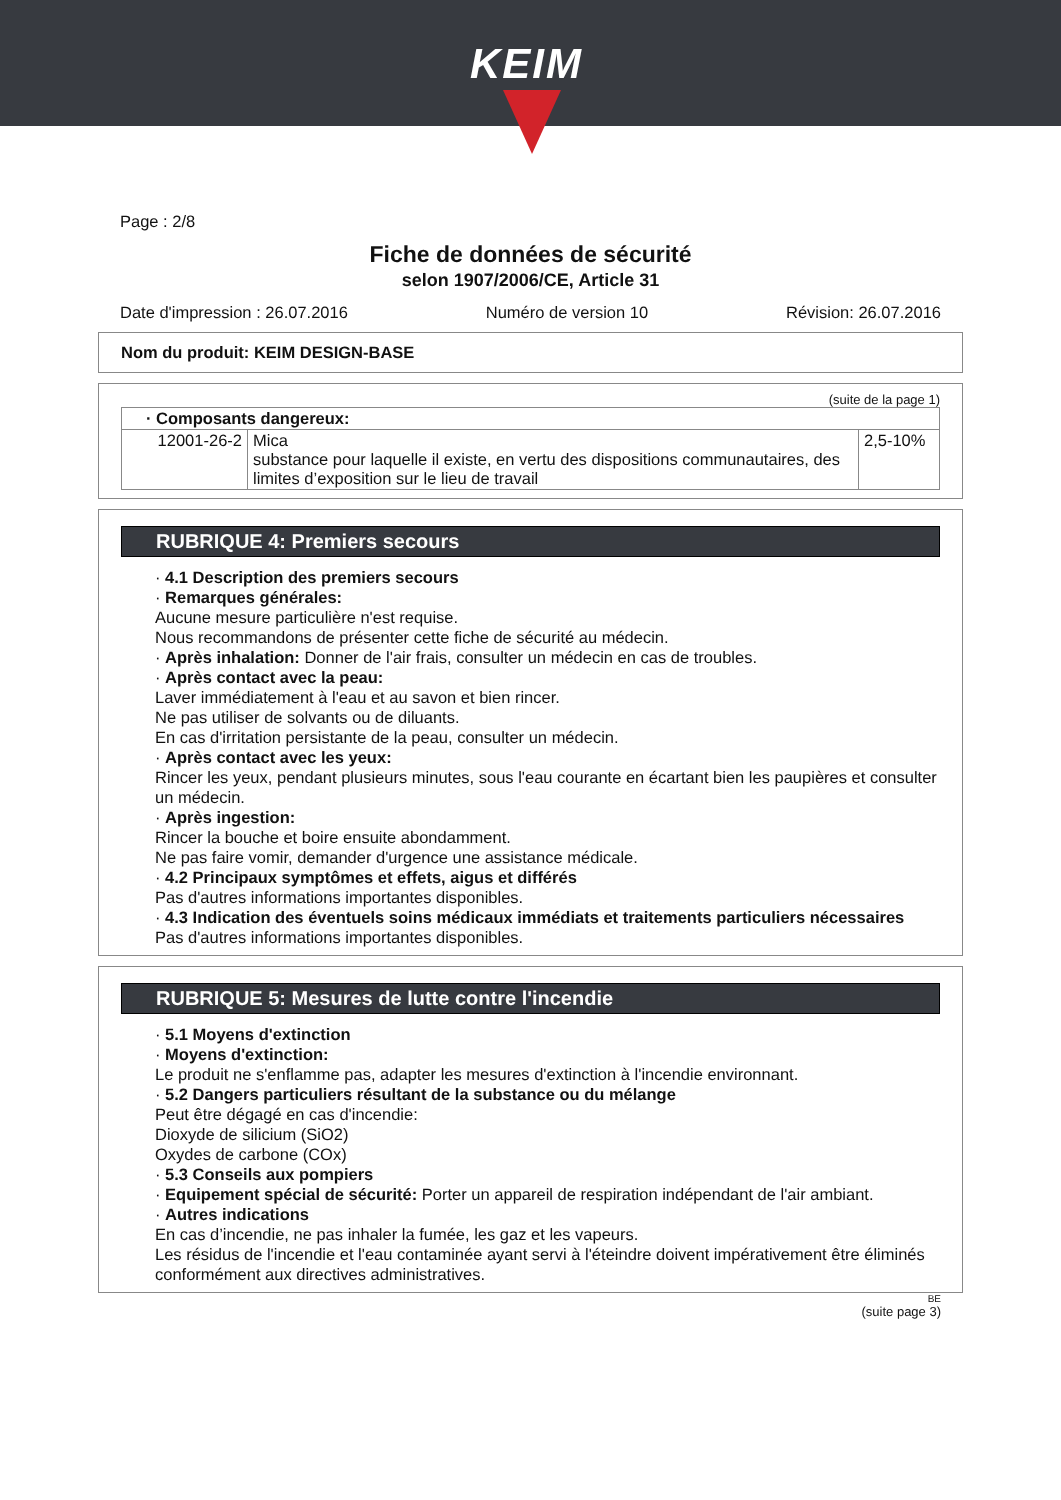KEIM
Page : 2/8
Fiche de données de sécurité
selon 1907/2006/CE, Article 31
Date d'impression : 26.07.2016 Numéro de version 10 Révision: 26.07.2016
Nom du produit: KEIM DESIGN-BASE
(suite de la page 1)
| · Composants dangereux: | | |
| 12001-26-2 | Mica substance pour laquelle il existe, en vertu des dispositions communautaires, des limites d’exposition sur le lieu de travail | 2,5-10% |
RUBRIQUE 4: Premiers secours
· 4.1 Description des premiers secours
· Remarques générales:
Aucune mesure particulière n'est requise.
Nous recommandons de présenter cette fiche de sécurité au médecin.
· Après inhalation: Donner de l'air frais, consulter un médecin en cas de troubles.
· Après contact avec la peau:
Laver immédiatement à l'eau et au savon et bien rincer.
Ne pas utiliser de solvants ou de diluants.
En cas d'irritation persistante de la peau, consulter un médecin.
· Après contact avec les yeux:
Rincer les yeux, pendant plusieurs minutes, sous l'eau courante en écartant bien les paupières et consulter un médecin.
· Après ingestion:
Rincer la bouche et boire ensuite abondamment.
Ne pas faire vomir, demander d'urgence une assistance médicale.
· 4.2 Principaux symptômes et effets, aigus et différés
Pas d'autres informations importantes disponibles.
· 4.3 Indication des éventuels soins médicaux immédiats et traitements particuliers nécessaires
Pas d'autres informations importantes disponibles.
RUBRIQUE 5: Mesures de lutte contre l'incendie
· 5.1 Moyens d'extinction
· Moyens d'extinction:
Le produit ne s'enflamme pas, adapter les mesures d'extinction à l'incendie environnant.
· 5.2 Dangers particuliers résultant de la substance ou du mélange
Peut être dégagé en cas d'incendie:
Dioxyde de silicium (SiO2)
Oxydes de carbone (COx)
· 5.3 Conseils aux pompiers
· Equipement spécial de sécurité: Porter un appareil de respiration indépendant de l'air ambiant.
· Autres indications
En cas d’incendie, ne pas inhaler la fumée, les gaz et les vapeurs.
Les résidus de l'incendie et l'eau contaminée ayant servi à l'éteindre doivent impérativement être éliminés conformément aux directives administratives.
BE
(suite page 3)